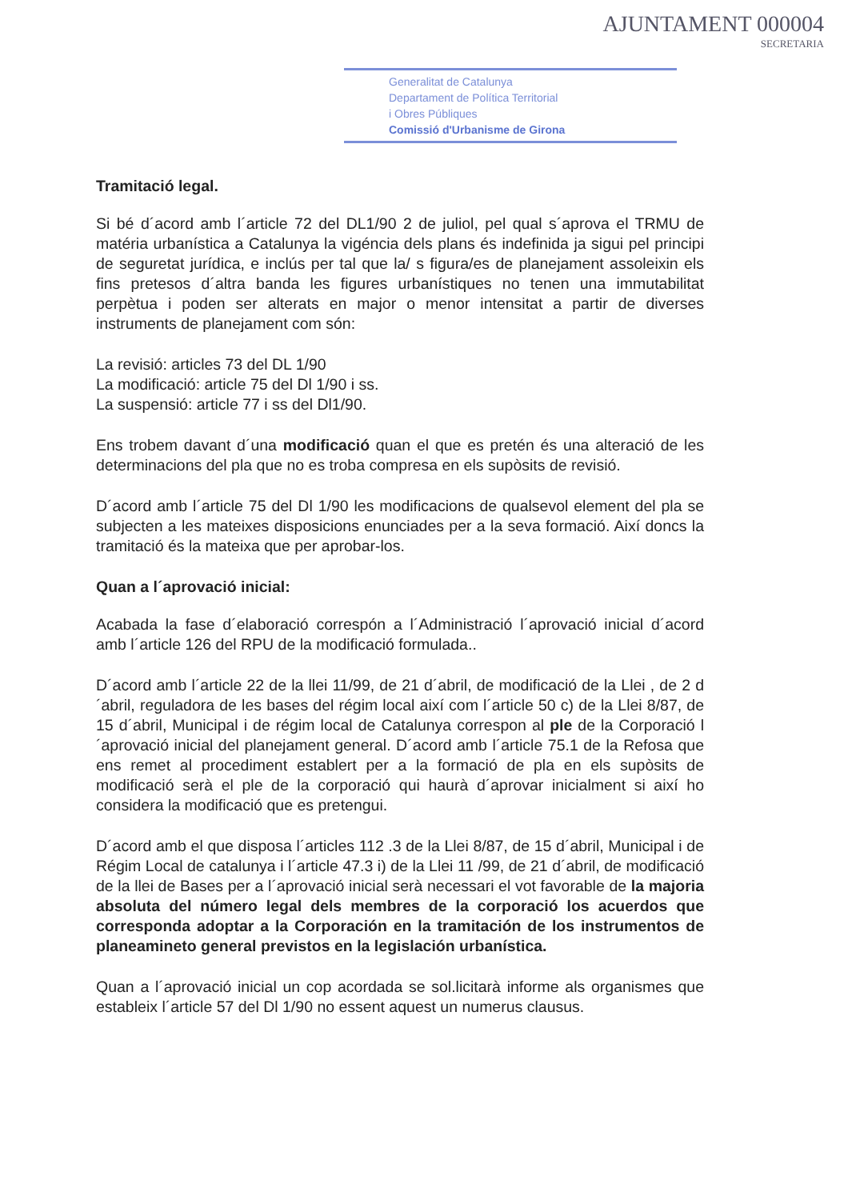AJUNTAMENT 000004
SECRETARIA
Generalitat de Catalunya
Departament de Política Territorial
i Obres Públiques
Comissió d'Urbanisme de Girona
Tramitació legal.
Si bé d´acord amb l´article 72 del DL1/90 2 de juliol, pel qual s´aprova el TRMU de matéria urbanística a Catalunya la vigéncia dels plans és indefinida ja sigui pel principi de seguretat jurídica, e inclús per tal que la/ s figura/es de planejament assoleixin els fins pretesos d´altra banda les figures urbanístiques no tenen una immutabilitat perpètua i poden ser alterats en major o menor intensitat a partir de diverses instruments de planejament com són:
La revisió: articles 73 del DL 1/90
La modificació: article 75 del Dl 1/90 i ss.
La suspensió: article 77 i ss del Dl1/90.
Ens trobem davant d´una modificació quan el que es pretén és una alteració de les determinacions del pla que no es troba compresa en els supòsits de revisió.
D´acord amb l´article 75 del Dl 1/90 les modificacions de qualsevol element del pla se subjecten a les mateixes disposicions enunciades per a la seva formació. Així doncs la tramitació és la mateixa que per aprobar-los.
Quan a l´aprovació inicial:
Acabada la fase d´elaboració correspón a l´Administració l´aprovació inicial d´acord amb l´article 126 del RPU de la modificació formulada..
D´acord amb l´article 22 de la llei 11/99, de 21 d´abril, de modificació de la Llei , de 2 d´abril, reguladora de les bases del régim local així com l´article 50 c) de la Llei 8/87, de 15 d´abril, Municipal i de régim local de Catalunya correspon al ple de la Corporació l´aprovació inicial del planejament general. D´acord amb l´article 75.1 de la Refosa que ens remet al procediment establert per a la formació de pla en els supòsits de modificació serà el ple de la corporació qui haurà d´aprovar inicialment si així ho considera la modificació que es pretengui.
D´acord amb el que disposa l´articles 112 .3 de la Llei 8/87, de 15 d´abril, Municipal i de Régim Local de catalunya i l´article 47.3 i) de la Llei 11 /99, de 21 d´abril, de modificació de la llei de Bases per a l´aprovació inicial serà necessari el vot favorable de la majoria absoluta del número legal dels membres de la corporació los acuerdos que corresponda adoptar a la Corporación en la tramitación de los instrumentos de planeamineto general previstos en la legislación urbanística.
Quan a l´aprovació inicial un cop acordada se sol.licitarà informe als organismes que estableix l´article 57 del Dl 1/90 no essent aquest un numerus clausus.